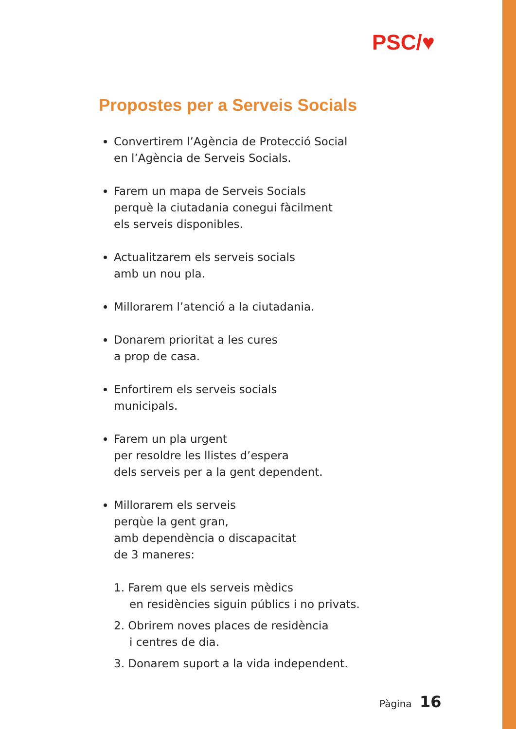PSC/♥
Propostes per a Serveis Socials
Convertirem l’Agència de Protecció Social
en l’Agència de Serveis Socials.
Farem un mapa de Serveis Socials
perquè la ciutadania conegui fàcilment
els serveis disponibles.
Actualitzarem els serveis socials
amb un nou pla.
Millorarem l’atenció a la ciutadania.
Donarem prioritat a les cures
a prop de casa.
Enfortirem els serveis socials
municipals.
Farem un pla urgent
per resoldre les llistes d’espera
dels serveis per a la gent dependent.
Millorarem els serveis
perqùe la gent gran,
amb dependència o discapacitat
de 3 maneres:
1. Farem que els serveis mèdics
en residències siguin públics i no privats.
2. Obrirem noves places de residència
i centres de dia.
3. Donarem suport a la vida independent.
Pàgina 16